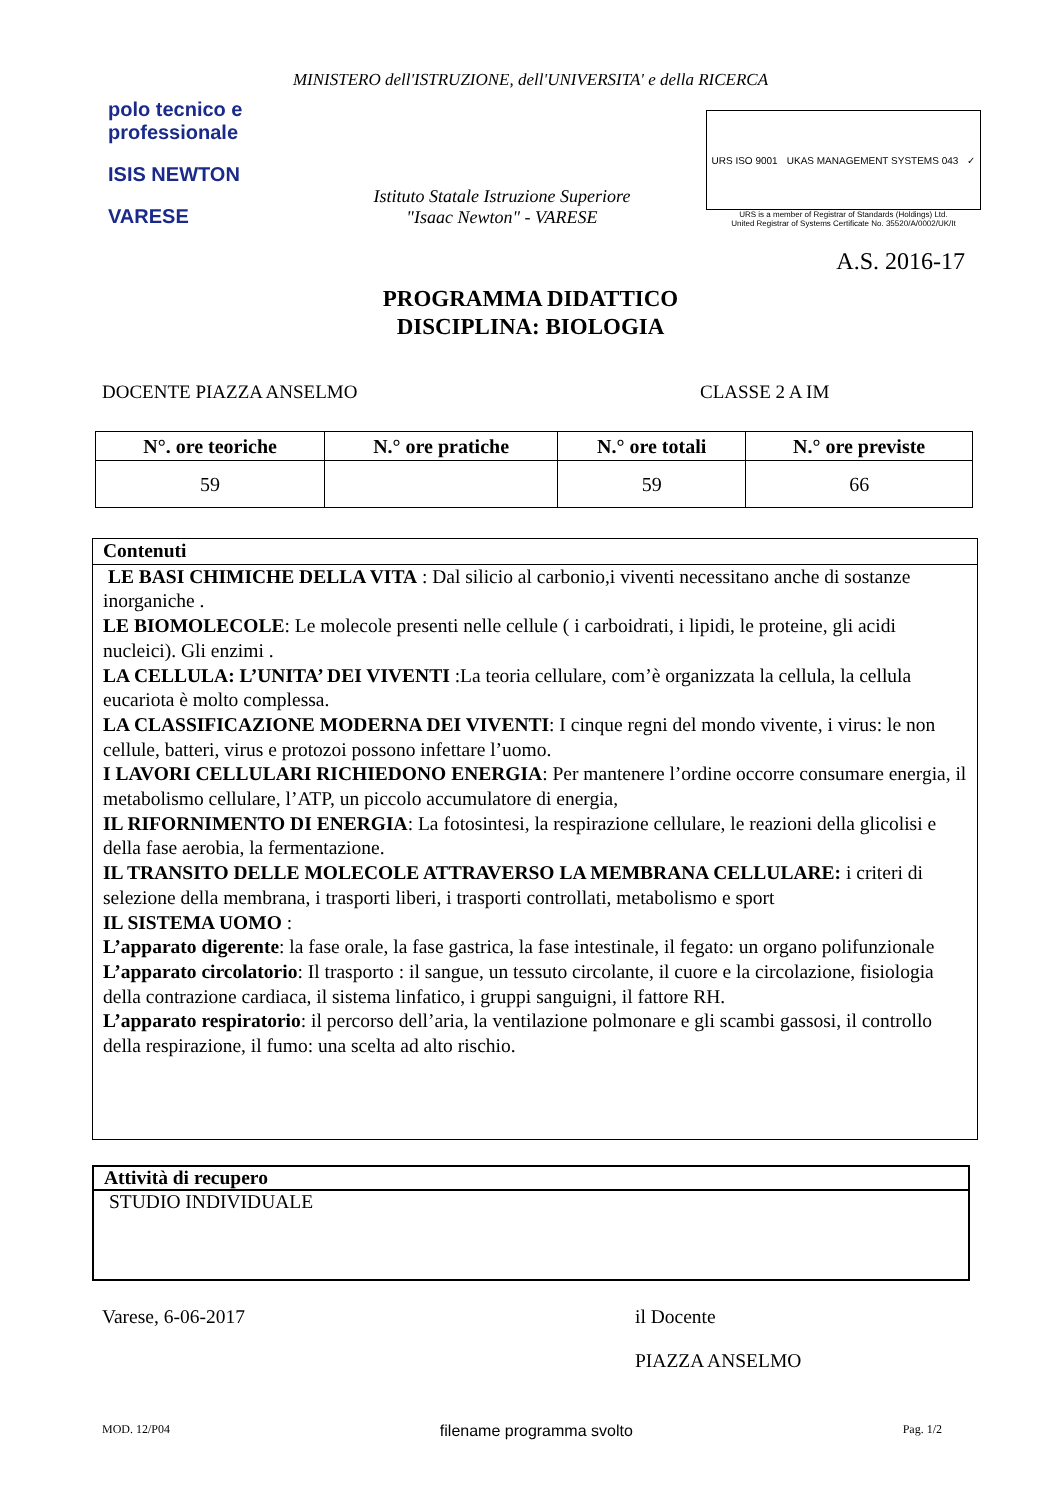MINISTERO dell'ISTRUZIONE, dell'UNIVERSITA' e della RICERCA
polo tecnico e professionale
ISIS NEWTON
VARESE
Istituto Statale Istruzione Superiore
"Isaac Newton" - VARESE
URS ISO 9001 UKAS MANAGEMENT SYSTEMS 043 ✓
URS is a member of Registrar of Standards (Holdings) Ltd.
United Registrar of Systems Certificate No. 35520/A/0002/UK/It
A.S. 2016-17
PROGRAMMA DIDATTICO
DISCIPLINA: BIOLOGIA
DOCENTE PIAZZA ANSELMO CLASSE 2 A IM
| N°. ore teoriche | N.° ore pratiche | N.° ore totali | N.° ore previste |
| --- | --- | --- | --- |
| 59 | | 59 | 66 |
Contenuti
LE BASI CHIMICHE DELLA VITA : Dal silicio al carbonio,i viventi necessitano anche di sostanze inorganiche .
LE BIOMOLECOLE: Le molecole presenti nelle cellule ( i carboidrati, i lipidi, le proteine, gli acidi nucleici). Gli enzimi .
LA CELLULA: L’UNITA’ DEI VIVENTI :La teoria cellulare, com’è organizzata la cellula, la cellula eucariota è molto complessa.
LA CLASSIFICAZIONE MODERNA DEI VIVENTI: I cinque regni del mondo vivente, i virus: le non cellule, batteri, virus e protozoi possono infettare l’uomo.
I LAVORI CELLULARI RICHIEDONO ENERGIA: Per mantenere l’ordine occorre consumare energia, il metabolismo cellulare, l’ATP, un piccolo accumulatore di energia,
IL RIFORNIMENTO DI ENERGIA: La fotosintesi, la respirazione cellulare, le reazioni della glicolisi e della fase aerobia, la fermentazione.
IL TRANSITO DELLE MOLECOLE ATTRAVERSO LA MEMBRANA CELLULARE: i criteri di selezione della membrana, i trasporti liberi, i trasporti controllati, metabolismo e sport
IL SISTEMA UOMO :
L’apparato digerente: la fase orale, la fase gastrica, la fase intestinale, il fegato: un organo polifunzionale
L’apparato circolatorio: Il trasporto : il sangue, un tessuto circolante, il cuore e la circolazione, fisiologia della contrazione cardiaca, il sistema linfatico, i gruppi sanguigni, il fattore RH.
L’apparato respiratorio: il percorso dell’aria, la ventilazione polmonare e gli scambi gassosi, il controllo della respirazione, il fumo: una scelta ad alto rischio.
Attività di recupero
STUDIO INDIVIDUALE
Varese, 6-06-2017 il Docente
PIAZZA ANSELMO
MOD. 12/P04 filename programma svolto Pag. 1/2